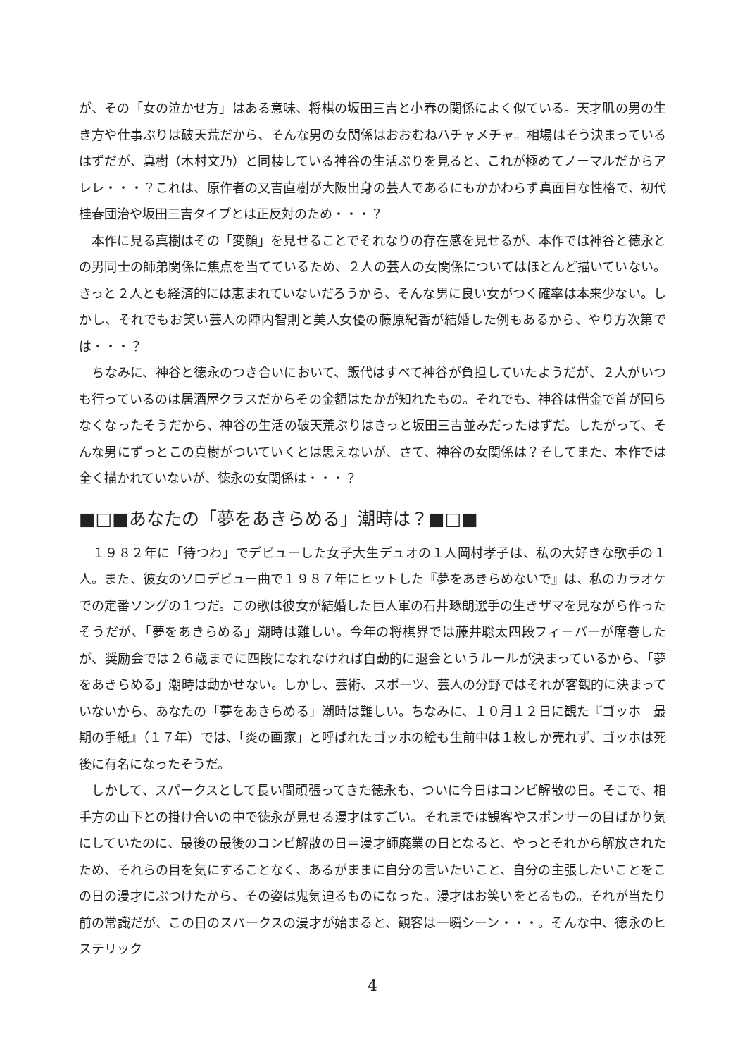が、その「女の泣かせ方」はある意味、将棋の坂田三吉と小春の関係によく似ている。天才肌の男の生き方や仕事ぶりは破天荒だから、そんな男の女関係はおおむねハチャメチャ。相場はそう決まっているはずだが、真樹（木村文乃）と同棲している神谷の生活ぶりを見ると、これが極めてノーマルだからアレレ・・・？これは、原作者の又吉直樹が大阪出身の芸人であるにもかかわらず真面目な性格で、初代桂春団治や坂田三吉タイプとは正反対のため・・・？
　本作に見る真樹はその「変顔」を見せることでそれなりの存在感を見せるが、本作では神谷と徳永との男同士の師弟関係に焦点を当てているため、２人の芸人の女関係についてはほとんど描いていない。きっと２人とも経済的には恵まれていないだろうから、そんな男に良い女がつく確率は本来少ない。しかし、それでもお笑い芸人の陣内智則と美人女優の藤原紀香が結婚した例もあるから、やり方次第では・・・？
　ちなみに、神谷と徳永のつき合いにおいて、飯代はすべて神谷が負担していたようだが、２人がいつも行っているのは居酒屋クラスだからその金額はたかが知れたもの。それでも、神谷は借金で首が回らなくなったそうだから、神谷の生活の破天荒ぶりはきっと坂田三吉並みだったはずだ。したがって、そんな男にずっとこの真樹がついていくとは思えないが、さて、神谷の女関係は？そしてまた、本作では全く描かれていないが、徳永の女関係は・・・？
■□■あなたの「夢をあきらめる」潮時は？■□■
　１９８２年に「待つわ」でデビューした女子大生デュオの１人岡村孝子は、私の大好きな歌手の１人。また、彼女のソロデビュー曲で１９８７年にヒットした『夢をあきらめないで』は、私のカラオケでの定番ソングの１つだ。この歌は彼女が結婚した巨人軍の石井琢朗選手の生きザマを見ながら作ったそうだが、「夢をあきらめる」潮時は難しい。今年の将棋界では藤井聡太四段フィーバーが席巻したが、奨励会では２６歳までに四段になれなければ自動的に退会というルールが決まっているから、「夢をあきらめる」潮時は動かせない。しかし、芸術、スポーツ、芸人の分野ではそれが客観的に決まっていないから、あなたの「夢をあきらめる」潮時は難しい。ちなみに、１０月１２日に観た『ゴッホ　最期の手紙』（１７年）では、「炎の画家」と呼ばれたゴッホの絵も生前中は１枚しか売れず、ゴッホは死後に有名になったそうだ。
　しかして、スパークスとして長い間頑張ってきた徳永も、ついに今日はコンビ解散の日。そこで、相手方の山下との掛け合いの中で徳永が見せる漫才はすごい。それまでは観客やスポンサーの目ばかり気にしていたのに、最後の最後のコンビ解散の日＝漫才師廃業の日となると、やっとそれから解放されたため、それらの目を気にすることなく、あるがままに自分の言いたいこと、自分の主張したいことをこの日の漫才にぶつけたから、その姿は鬼気迫るものになった。漫才はお笑いをとるもの。それが当たり前の常識だが、この日のスパークスの漫才が始まると、観客は一瞬シーン・・・。そんな中、徳永のヒステリック
4